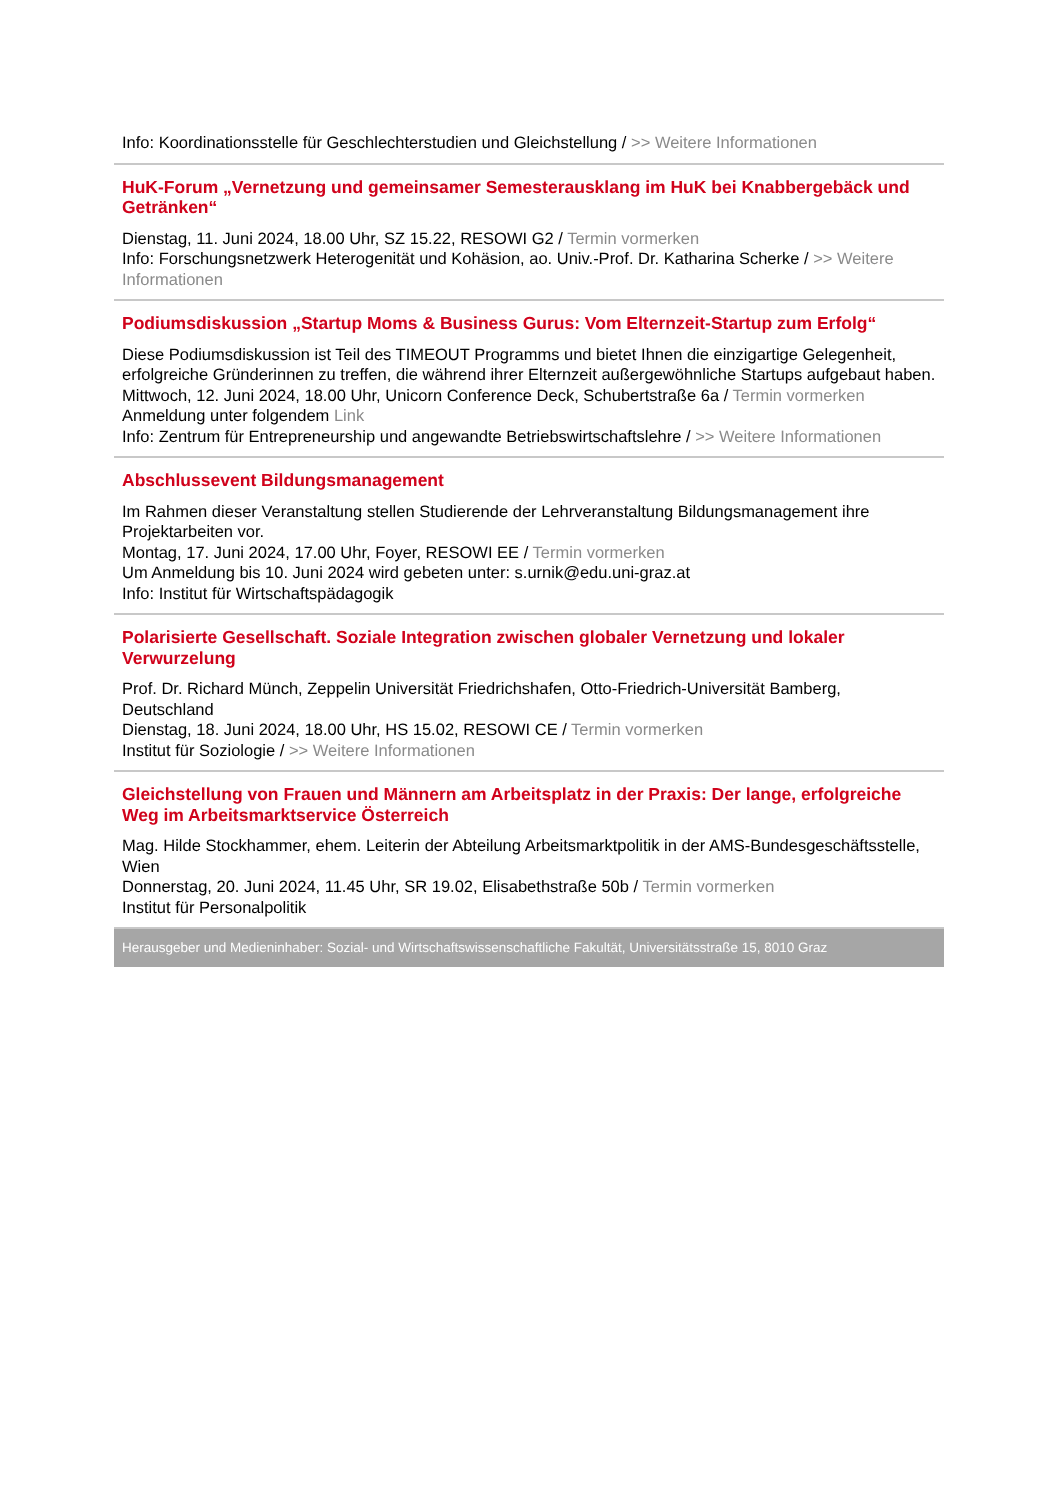Info: Koordinationsstelle für Geschlechterstudien und Gleichstellung / >> Weitere Informationen
HuK-Forum „Vernetzung und gemeinsamer Semesterausklang im HuK bei Knabbergebäck und Getränken“
Dienstag, 11. Juni 2024, 18.00 Uhr, SZ 15.22, RESOWI G2 / Termin vormerken
Info: Forschungsnetzwerk Heterogenität und Kohäsion, ao. Univ.-Prof. Dr. Katharina Scherke / >> Weitere Informationen
Podiumsdiskussion „Startup Moms & Business Gurus: Vom Elternzeit-Startup zum Erfolg“
Diese Podiumsdiskussion ist Teil des TIMEOUT Programms und bietet Ihnen die einzigartige Gelegenheit, erfolgreiche Gründerinnen zu treffen, die während ihrer Elternzeit außergewöhnliche Startups aufgebaut haben.
Mittwoch, 12. Juni 2024, 18.00 Uhr, Unicorn Conference Deck, Schubertstraße 6a / Termin vormerken
Anmeldung unter folgendem Link
Info: Zentrum für Entrepreneurship und angewandte Betriebswirtschaftslehre / >> Weitere Informationen
Abschlussevent Bildungsmanagement
Im Rahmen dieser Veranstaltung stellen Studierende der Lehrveranstaltung Bildungsmanagement ihre Projektarbeiten vor.
Montag, 17. Juni 2024, 17.00 Uhr, Foyer, RESOWI EE / Termin vormerken
Um Anmeldung bis 10. Juni 2024 wird gebeten unter: s.urnik@edu.uni-graz.at
Info: Institut für Wirtschaftspädagogik
Polarisierte Gesellschaft. Soziale Integration zwischen globaler Vernetzung und lokaler Verwurzelung
Prof. Dr. Richard Münch, Zeppelin Universität Friedrichshafen, Otto-Friedrich-Universität Bamberg, Deutschland
Dienstag, 18. Juni 2024, 18.00 Uhr, HS 15.02, RESOWI CE / Termin vormerken
Institut für Soziologie / >> Weitere Informationen
Gleichstellung von Frauen und Männern am Arbeitsplatz in der Praxis: Der lange, erfolgreiche Weg im Arbeitsmarktservice Österreich
Mag. Hilde Stockhammer, ehem. Leiterin der Abteilung Arbeitsmarktpolitik in der AMS-Bundesgeschäftsstelle, Wien
Donnerstag, 20. Juni 2024, 11.45 Uhr, SR 19.02, Elisabethstraße 50b / Termin vormerken
Institut für Personalpolitik
Herausgeber und Medieninhaber: Sozial- und Wirtschaftswissenschaftliche Fakultät, Universitätsstraße 15, 8010 Graz